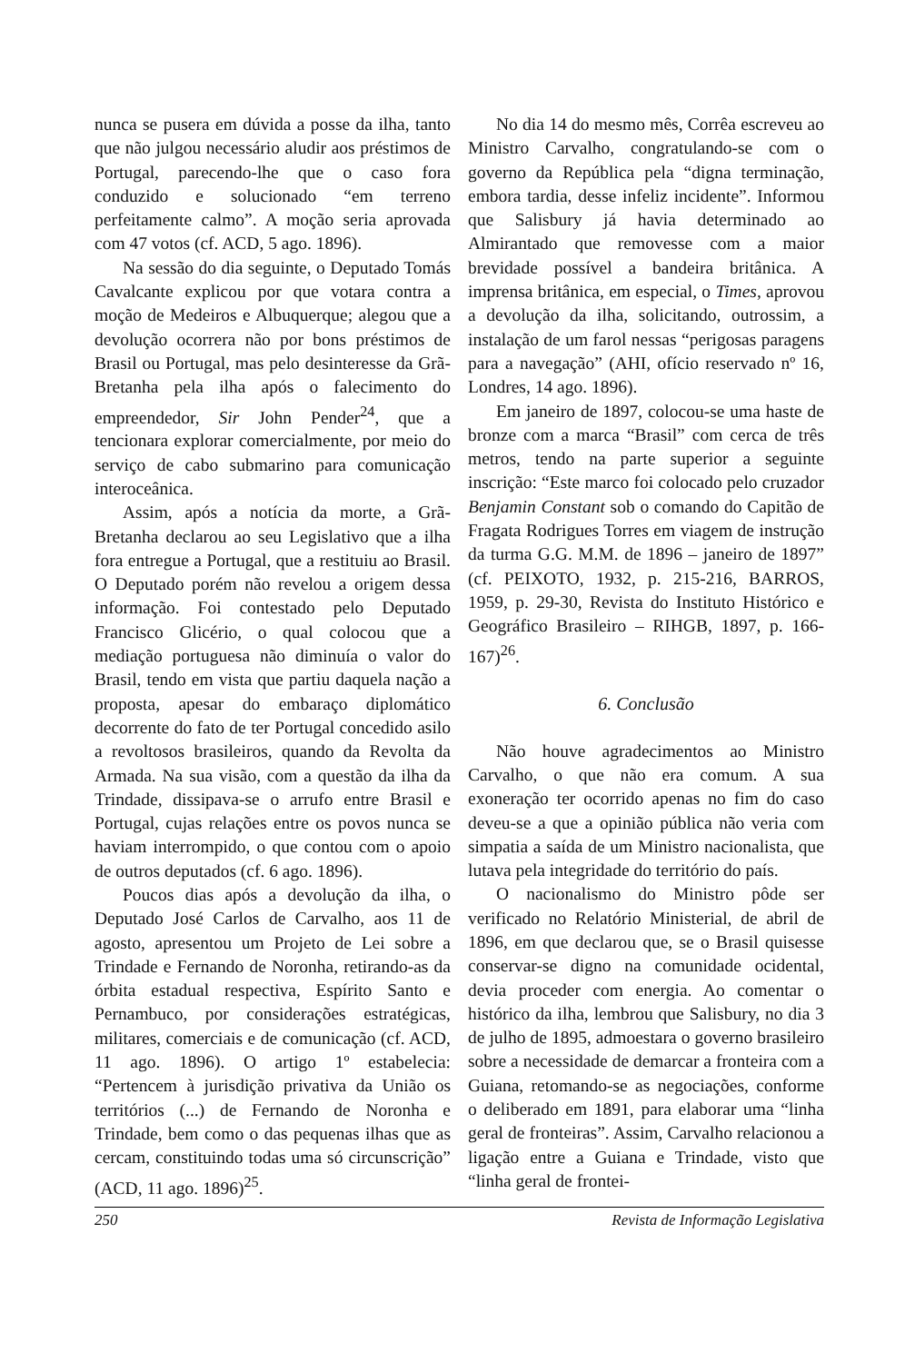nunca se pusera em dúvida a posse da ilha, tanto que não julgou necessário aludir aos préstimos de Portugal, parecendo-lhe que o caso fora conduzido e solucionado “em terreno perfeitamente calmo”. A moção seria aprovada com 47 votos (cf. ACD, 5 ago. 1896).
Na sessão do dia seguinte, o Deputado Tomás Cavalcante explicou por que votara contra a moção de Medeiros e Albuquerque; alegou que a devolução ocorrera não por bons préstimos de Brasil ou Portugal, mas pelo desinteresse da Grã-Bretanha pela ilha após o falecimento do empreendedor, Sir John Pender<sup>24</sup>, que a tencionara explorar comercialmente, por meio do serviço de cabo submarino para comunicação interoceânica.
Assim, após a notícia da morte, a Grã-Bretanha declarou ao seu Legislativo que a ilha fora entregue a Portugal, que a restituiu ao Brasil. O Deputado porém não revelou a origem dessa informação. Foi contestado pelo Deputado Francisco Glicério, o qual colocou que a mediação portuguesa não diminuía o valor do Brasil, tendo em vista que partiu daquela nação a proposta, apesar do embaraço diplomático decorrente do fato de ter Portugal concedido asilo a revoltosos brasileiros, quando da Revolta da Armada. Na sua visão, com a questão da ilha da Trindade, dissipava-se o arrufo entre Brasil e Portugal, cujas relações entre os povos nunca se haviam interrompido, o que contou com o apoio de outros deputados (cf. 6 ago. 1896).
Poucos dias após a devolução da ilha, o Deputado José Carlos de Carvalho, aos 11 de agosto, apresentou um Projeto de Lei sobre a Trindade e Fernando de Noronha, retirando-as da órbita estadual respectiva, Espírito Santo e Pernambuco, por considerações estratégicas, militares, comerciais e de comunicação (cf. ACD, 11 ago. 1896). O artigo 1º estabelecia: “Pertencem à jurisdição privativa da União os territórios (...) de Fernando de Noronha e Trindade, bem como o das pequenas ilhas que as cercam, constituindo todas uma só circunscrição” (ACD, 11 ago. 1896)<sup>25</sup>.
No dia 14 do mesmo mês, Corrêa escreveu ao Ministro Carvalho, congratulando-se com o governo da República pela “digna terminação, embora tardia, desse infeliz incidente”. Informou que Salisbury já havia determinado ao Almirantado que removesse com a maior brevidade possível a bandeira britânica. A imprensa britânica, em especial, o Times, aprovou a devolução da ilha, solicitando, outrossim, a instalação de um farol nessas “perigosas paragens para a navegação” (AHI, ofício reservado nº 16, Londres, 14 ago. 1896).
Em janeiro de 1897, colocou-se uma haste de bronze com a marca “Brasil” com cerca de três metros, tendo na parte superior a seguinte inscrição: “Este marco foi colocado pelo cruzador Benjamin Constant sob o comando do Capitão de Fragata Rodrigues Torres em viagem de instrução da turma G.G. M.M. de 1896 – janeiro de 1897” (cf. PEIXOTO, 1932, p. 215-216, BARROS, 1959, p. 29-30, Revista do Instituto Histórico e Geográfico Brasileiro – RIHGB, 1897, p. 166-167)<sup>26</sup>.
6. Conclusão
Não houve agradecimentos ao Ministro Carvalho, o que não era comum. A sua exoneração ter ocorrido apenas no fim do caso deveu-se a que a opinião pública não veria com simpatia a saída de um Ministro nacionalista, que lutava pela integridade do território do país.
O nacionalismo do Ministro pôde ser verificado no Relatório Ministerial, de abril de 1896, em que declarou que, se o Brasil quisesse conservar-se digno na comunidade ocidental, devia proceder com energia. Ao comentar o histórico da ilha, lembrou que Salisbury, no dia 3 de julho de 1895, admoestara o governo brasileiro sobre a necessidade de demarcar a fronteira com a Guiana, retomando-se as negociações, conforme o deliberado em 1891, para elaborar uma “linha geral de fronteiras”. Assim, Carvalho relacionou a ligação entre a Guiana e Trindade, visto que “linha geral de frontei-
250 Revista de Informação Legislativa